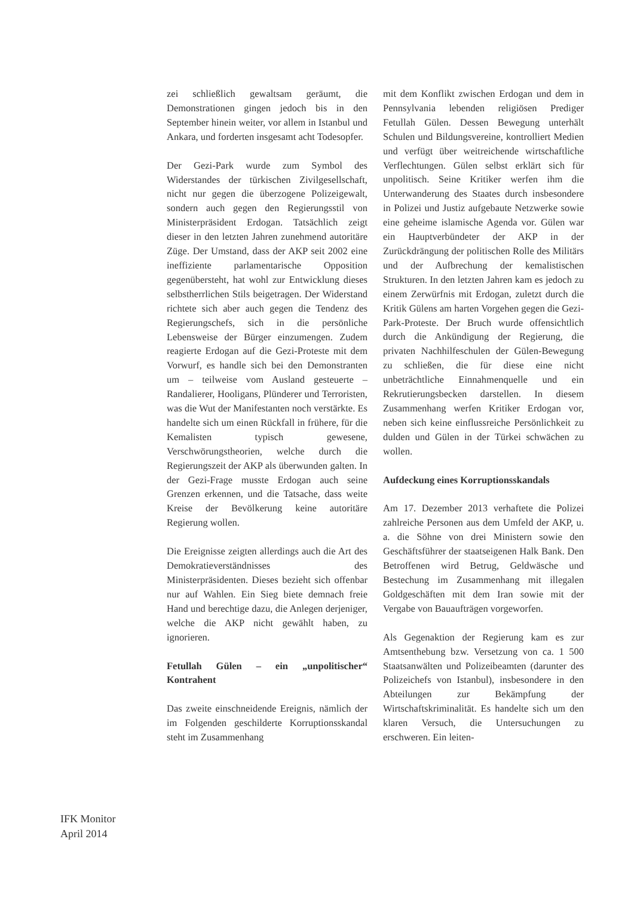zei schließlich gewaltsam geräumt, die Demonstrationen gingen jedoch bis in den September hinein weiter, vor allem in Istanbul und Ankara, und forderten insgesamt acht Todesopfer.
Der Gezi-Park wurde zum Symbol des Widerstandes der türkischen Zivilgesellschaft, nicht nur gegen die überzogene Polizeigewalt, sondern auch gegen den Regierungsstil von Ministerpräsident Erdogan. Tatsächlich zeigt dieser in den letzten Jahren zunehmend autoritäre Züge. Der Umstand, dass der AKP seit 2002 eine ineffiziente parlamentarische Opposition gegenübersteht, hat wohl zur Entwicklung dieses selbstherrlichen Stils beigetragen. Der Widerstand richtete sich aber auch gegen die Tendenz des Regierungschefs, sich in die persönliche Lebensweise der Bürger einzumengen. Zudem reagierte Erdogan auf die Gezi-Proteste mit dem Vorwurf, es handle sich bei den Demonstranten um – teilweise vom Ausland gesteuerte – Randalierer, Hooligans, Plünderer und Terroristen, was die Wut der Manifestanten noch verstärkte. Es handelte sich um einen Rückfall in frühere, für die Kemalisten typisch gewesene, Verschwörungstheorien, welche durch die Regierungszeit der AKP als überwunden galten. In der Gezi-Frage musste Erdogan auch seine Grenzen erkennen, und die Tatsache, dass weite Kreise der Bevölkerung keine autoritäre Regierung wollen.
Die Ereignisse zeigten allerdings auch die Art des Demokratieverständnisses des Ministerpräsidenten. Dieses bezieht sich offenbar nur auf Wahlen. Ein Sieg biete demnach freie Hand und berechtige dazu, die Anlegen derjeniger, welche die AKP nicht gewählt haben, zu ignorieren.
Fetullah Gülen – ein „unpolitischer“ Kontrahent
Das zweite einschneidende Ereignis, nämlich der im Folgenden geschilderte Korruptionsskandal steht im Zusammenhang
mit dem Konflikt zwischen Erdogan und dem in Pennsylvania lebenden religiösen Prediger Fetullah Gülen. Dessen Bewegung unterhält Schulen und Bildungsvereine, kontrolliert Medien und verfügt über weitreichende wirtschaftliche Verflechtungen. Gülen selbst erklärt sich für unpolitisch. Seine Kritiker werfen ihm die Unterwanderung des Staates durch insbesondere in Polizei und Justiz aufgebaute Netzwerke sowie eine geheime islamische Agenda vor. Gülen war ein Hauptverbündeter der AKP in der Zurückdrängung der politischen Rolle des Militärs und der Aufbrechung der kemalistischen Strukturen. In den letzten Jahren kam es jedoch zu einem Zerwürfnis mit Erdogan, zuletzt durch die Kritik Gülens am harten Vorgehen gegen die Gezi-Park-Proteste. Der Bruch wurde offensichtlich durch die Ankündigung der Regierung, die privaten Nachhilfeschulen der Gülen-Bewegung zu schließen, die für diese eine nicht unbeträchtliche Einnahmenquelle und ein Rekrutierungsbecken darstellen. In diesem Zusammenhang werfen Kritiker Erdogan vor, neben sich keine einflussreiche Persönlichkeit zu dulden und Gülen in der Türkei schwächen zu wollen.
Aufdeckung eines Korruptionsskandals
Am 17. Dezember 2013 verhaftete die Polizei zahlreiche Personen aus dem Umfeld der AKP, u. a. die Söhne von drei Ministern sowie den Geschäftsführer der staatseigenen Halk Bank. Den Betroffenen wird Betrug, Geldwäsche und Bestechung im Zusammenhang mit illegalen Goldgeschäften mit dem Iran sowie mit der Vergabe von Bauaufträgen vorgeworfen.
Als Gegenaktion der Regierung kam es zur Amtsenthebung bzw. Versetzung von ca. 1 500 Staatsanwälten und Polizeibeamten (darunter des Polizeichefs von Istanbul), insbesondere in den Abteilungen zur Bekämpfung der Wirtschaftskriminalität. Es handelte sich um den klaren Versuch, die Untersuchungen zu erschweren. Ein leiten-
IFK Monitor
April 2014